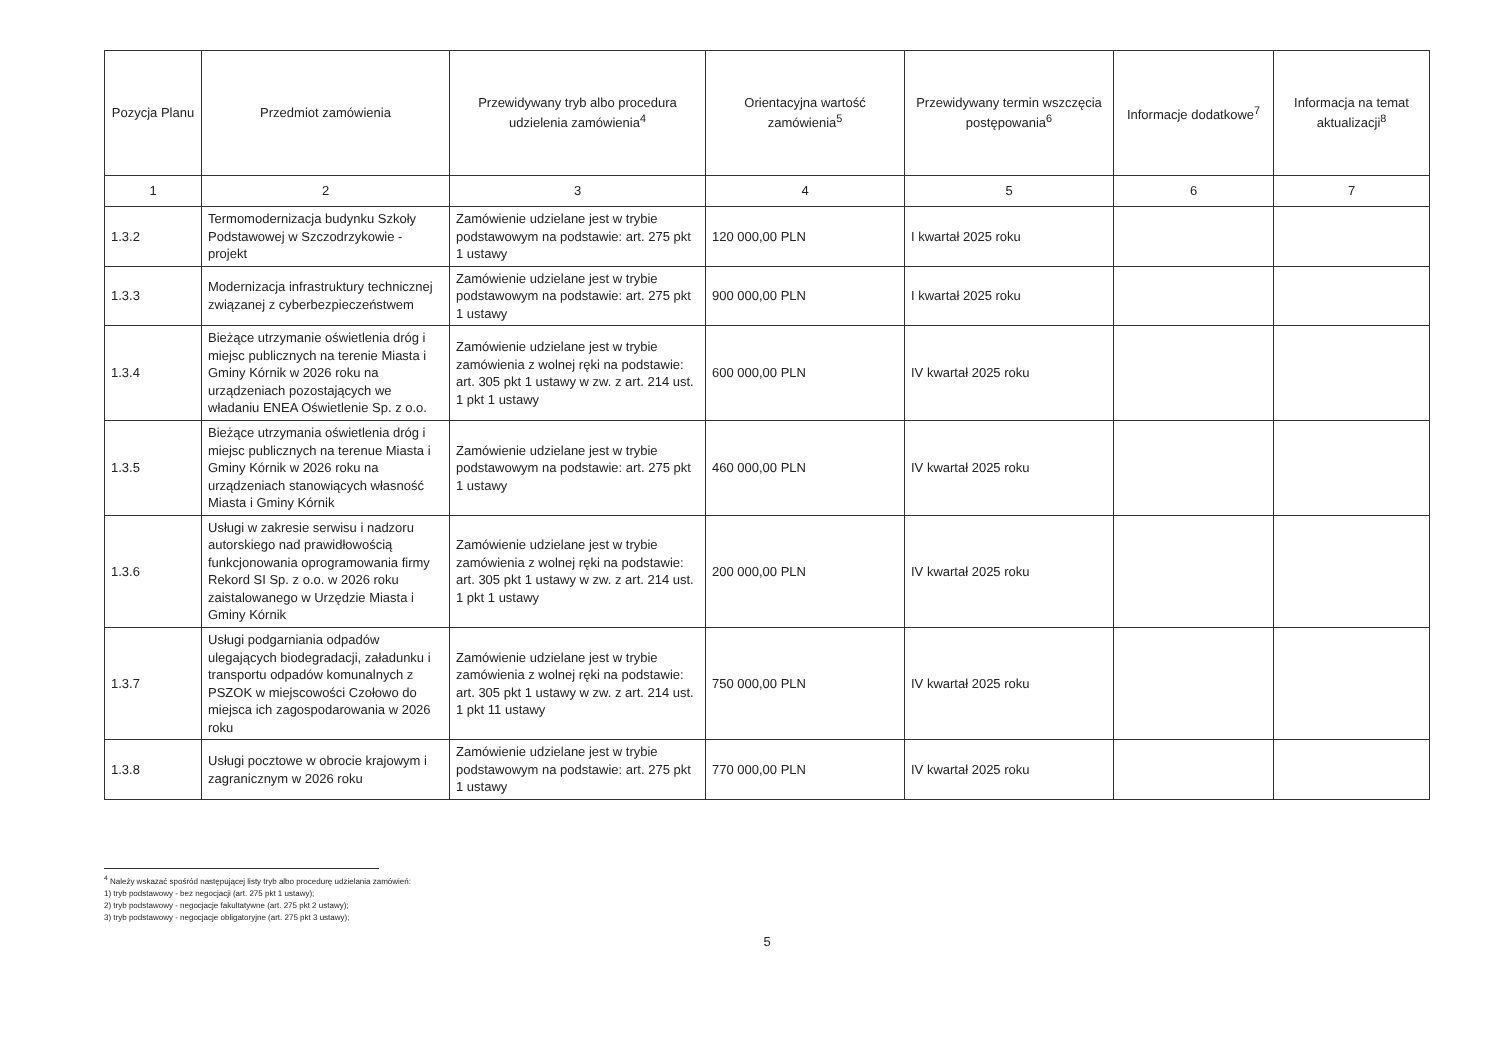| Pozycja Planu | Przedmiot zamówienia | Przewidywany tryb albo procedura udzielenia zamówienia<sup>4</sup> | Orientacyjna wartość zamówienia<sup>5</sup> | Przewidywany termin wszczęcia postępowania<sup>6</sup> | Informacje dodatkowe<sup>7</sup> | Informacja na temat aktualizacji<sup>8</sup> |
| --- | --- | --- | --- | --- | --- | --- |
| 1 | 2 | 3 | 4 | 5 | 6 | 7 |
| 1.3.2 | Termomodernizacja budynku Szkoły Podstawowej w Szczodrzykowie - projekt | Zamówienie udzielane jest w trybie podstawowym na podstawie: art. 275 pkt 1 ustawy | 120 000,00 PLN | I kwartał 2025 roku | | |
| 1.3.3 | Modernizacja infrastruktury technicznej związanej z cyberbezpieczeństwem | Zamówienie udzielane jest w trybie podstawowym na podstawie: art. 275 pkt 1 ustawy | 900 000,00 PLN | I kwartał 2025 roku | | |
| 1.3.4 | Bieżące utrzymanie oświetlenia dróg i miejsc publicznych na terenie Miasta i Gminy Kórnik w 2026 roku na urządzeniach pozostających we władaniu ENEA Oświetlenie Sp. z o.o. | Zamówienie udzielane jest w trybie zamówienia z wolnej ręki na podstawie: art. 305 pkt 1 ustawy w zw. z art. 214 ust. 1 pkt 1 ustawy | 600 000,00 PLN | IV kwartał 2025 roku | | |
| 1.3.5 | Bieżące utrzymania oświetlenia dróg i miejsc publicznych na terenue Miasta i Gminy Kórnik w 2026 roku na urządzeniach stanowiących własność Miasta i Gminy Kórnik | Zamówienie udzielane jest w trybie podstawowym na podstawie: art. 275 pkt 1 ustawy | 460 000,00 PLN | IV kwartał 2025 roku | | |
| 1.3.6 | Usługi w zakresie serwisu i nadzoru autorskiego nad prawidłowością funkcjonowania oprogramowania firmy Rekord SI Sp. z o.o. w 2026 roku zaistalowanego w Urzędzie Miasta i Gminy Kórnik | Zamówienie udzielane jest w trybie zamówienia z wolnej ręki na podstawie: art. 305 pkt 1 ustawy w zw. z art. 214 ust. 1 pkt 1 ustawy | 200 000,00 PLN | IV kwartał 2025 roku | | |
| 1.3.7 | Usługi podgarniania odpadów ulegających biodegradacji, załadunku i transportu odpadów komunalnych z PSZOK w miejscowości Czołowo do miejsca ich zagospodarowania w 2026 roku | Zamówienie udzielane jest w trybie zamówienia z wolnej ręki na podstawie: art. 305 pkt 1 ustawy w zw. z art. 214 ust. 1 pkt 11 ustawy | 750 000,00 PLN | IV kwartał 2025 roku | | |
| 1.3.8 | Usługi pocztowe w obrocie krajowym i zagranicznym w 2026 roku | Zamówienie udzielane jest w trybie podstawowym na podstawie: art. 275 pkt 1 ustawy | 770 000,00 PLN | IV kwartał 2025 roku | | |
<sup>4</sup> Należy wskazać spośród następującej listy tryb albo procedurę udzielania zamówień:
1) tryb podstawowy - bez negocjacji (art. 275 pkt 1 ustawy);
2) tryb podstawowy - negocjacje fakultatywne (art. 275 pkt 2 ustawy);
3) tryb podstawowy - negocjacje obligatoryjne (art. 275 pkt 3 ustawy);
5